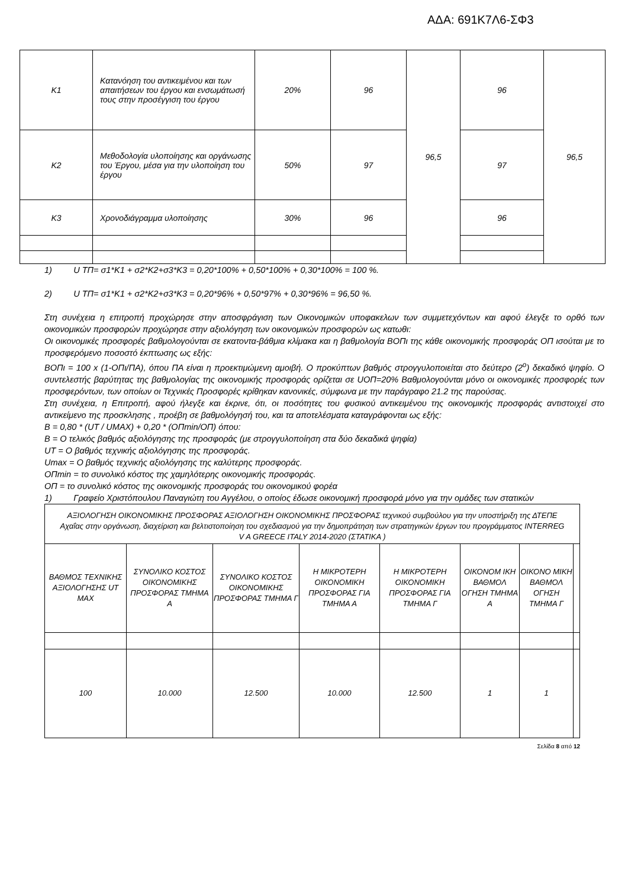ΑΔΑ: 691Κ7Λ6-ΣΦ3
| Κ1 | Κατανόηση του αντικειμένου και των απαιτήσεων του έργου και ενσωμάτωσή τους στην προσέγγιση του έργου | 20% | 96 | 96,5 | 96 | 96,5 |
| Κ2 | Μεθοδολογία υλοποίησης και οργάνωσης του Έργου, μέσα για την υλοποίηση του έργου | 50% | 97 | | 97 | |
| Κ3 | Χρονοδιάγραμμα υλοποίησης | 30% | 96 | | 96 | |
1) U ΤΠ= σ1*Κ1 + σ2*Κ2+σ3*Κ3 = 0,20*100% + 0,50*100% + 0,30*100% = 100 %.
2) U ΤΠ= σ1*Κ1 + σ2*Κ2+σ3*Κ3 = 0,20*96% + 0,50*97% + 0,30*96% = 96,50 %.
Στη συνέχεια η επιτροπή προχώρησε στην αποσφράγιση των Οικονομικών υποφακελων των συμμετεχόντων και αφού έλεγξε το ορθό των οικονομικών προσφορών προχώρησε στην αξιολόγηση των οικονομικών προσφορών ως κατωθι:
Οι οικονομικές προσφορές βαθμολογούνται σε εκατοντα-βάθμια κλίμακα και η βαθμολογία ΒΟΠι της κάθε οικονομικής προσφοράς ΟΠ ισούται με το προσφερόμενο ποσοστό έκπτωσης ως εξής:
ΒΟΠι = 100 x (1-ΟΠι/ΠΑ), όπου ΠΑ είναι η προεκτιμώμενη αμοιβή. Ο προκύπτων βαθμός στρογγυλοποιείται στο δεύτερο (2<sup>ο</sup>) δεκαδικό ψηφίο. Ο συντελεστής βαρύτητας της βαθμολογίας της οικονομικής προσφοράς ορίζεται σε UΟΠ=20% Βαθμολογούνται μόνο οι οικονομικές προσφορές των προσφερόντων, των οποίων οι Τεχνικές Προσφορές κρίθηκαν κανονικές, σύμφωνα με την παράγραφο 21.2 της παρούσας.
Στη συνέχεια, η Επιτροπή, αφού ήλεγξε και έκρινε, ότι, οι ποσότητες του φυσικού αντικειμένου της οικονομικής προσφοράς αντιστοιχεί στο αντικείμενο της προσκλησης , προέβη σε βαθμολόγησή του, και τα αποτελέσματα καταγράφονται ως εξής:
B = 0,80 * (UT / UMAX) + 0,20 * (ΟΠmin/ΟΠ) όπου:
B = Ο τελικός βαθμός αξιολόγησης της προσφοράς (με στρογγυλοποίηση στα δύο δεκαδικά ψηφία)
UT = Ο βαθμός τεχνικής αξιολόγησης της προσφοράς.
Umax = Ο βαθμός τεχνικής αξιολόγησης της καλύτερης προσφοράς.
ΟΠmin = το συνολικό κόστος της χαμηλότερης οικονομικής προσφοράς.
ΟΠ = το συνολικό κόστος της οικονομικής προσφοράς του οικονομικού φορέα
1) Γραφείο Χριστόπουλου Παναγιώτη του Αγγέλου, ο οποίος έδωσε οικονομική προσφορά μόνο για την ομάδες των στατικών
| ΑΞΙΟΛΟΓΗΣΗ ΟΙΚΟΝΟΜΙΚΗΣ ΠΡΟΣΦΟΡΑΣ ΑΞΙΟΛΟΓΗΣΗ ΟΙΚΟΝΟΜΙΚΗΣ ΠΡΟΣΦΟΡΑΣ τεχνικού συμβούλου για την υποστήριξη της ΔΤΕΠΕ Αχαΐας στην οργάνωση, διαχείριση και βελτιστοποίηση του σχεδιασμού για την δημοπράτηση των στρατηγικών έργων του προγράμματος INTERREG V A GREECE ITALY 2014-2020 (ΣΤΑΤΙΚΑ ) | | | | | | | |
| ΒΑΘΜΟΣ ΤΕΧΝΙΚΗΣ ΑΞΙΟΛΟΓΗΣΗΣ UT MAX | ΣΥΝΟΛΙΚΟ ΚΟΣΤΟΣ ΟΙΚΟΝΟΜΙΚΗΣ ΠΡΟΣΦΟΡΑΣ ΤΜΗΜΑ Α | ΣΥΝΟΛΙΚΟ ΚΟΣΤΟΣ ΟΙΚΟΝΟΜΙΚΗΣ ΠΡΟΣΦΟΡΑΣ ΤΜΗΜΑ Γ | Η ΜΙΚΡΟΤΕΡΗ ΟΙΚΟΝΟΜΙΚΗ ΠΡΟΣΦΟΡΑΣ ΓΙΑ ΤΜΗΜΑ Α | Η ΜΙΚΡΟΤΕΡΗ ΟΙΚΟΝΟΜΙΚΗ ΠΡΟΣΦΟΡΑΣ ΓΙΑ ΤΜΗΜΑ Γ | ΟΙΚΟΝΟΜ ΙΚΗ ΒΑΘΜΟΛ ΟΓΗΣΗ ΤΜΗΜΑ Α | ΟΙΚΟΝΟ ΜΙΚΗ ΒΑΘΜΟΛ ΟΓΗΣΗ ΤΜΗΜΑ Γ | |
| 100 | 10.000 | 12.500 | 10.000 | 12.500 | 1 | 1 | |
Σελίδα 8 από 12